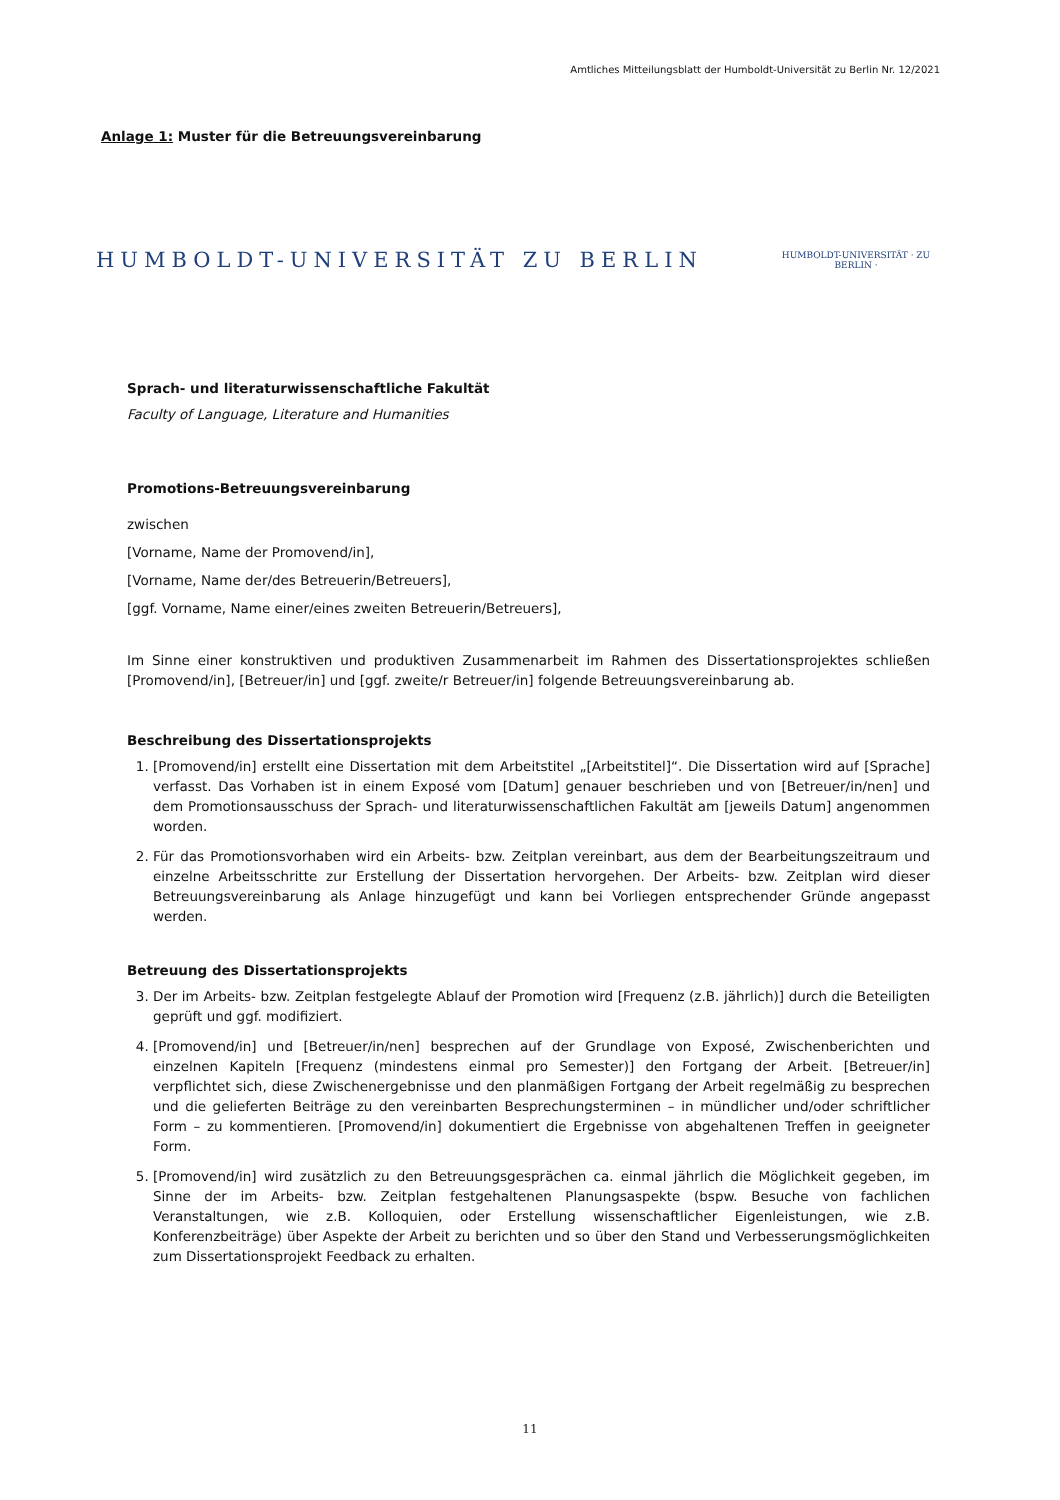Amtliches Mitteilungsblatt der Humboldt-Universität zu Berlin Nr. 12/2021
Anlage 1: Muster für die Betreuungsvereinbarung
HUMBOLDT-UNIVERSITÄT ZU BERLIN
HUMBOLDT-UNIVERSITÄT · ZU BERLIN ·
Sprach- und literaturwissenschaftliche Fakultät
Faculty of Language, Literature and Humanities
Promotions-Betreuungsvereinbarung
zwischen
[Vorname, Name der Promovend/in],
[Vorname, Name der/des Betreuerin/Betreuers],
[ggf. Vorname, Name einer/eines zweiten Betreuerin/Betreuers],
Im Sinne einer konstruktiven und produktiven Zusammenarbeit im Rahmen des Dissertationsprojektes schließen [Promovend/in], [Betreuer/in] und [ggf. zweite/r Betreuer/in] folgende Betreuungsvereinbarung ab.
Beschreibung des Dissertationsprojekts
1. [Promovend/in] erstellt eine Dissertation mit dem Arbeitstitel „[Arbeitstitel]“. Die Dissertation wird auf [Sprache] verfasst. Das Vorhaben ist in einem Exposé vom [Datum] genauer beschrieben und von [Betreuer/in/nen] und dem Promotionsausschuss der Sprach- und literaturwissenschaftlichen Fakultät am [jeweils Datum] angenommen worden.
2. Für das Promotionsvorhaben wird ein Arbeits- bzw. Zeitplan vereinbart, aus dem der Bearbeitungszeitraum und einzelne Arbeitsschritte zur Erstellung der Dissertation hervorgehen. Der Arbeits- bzw. Zeitplan wird dieser Betreuungsvereinbarung als Anlage hinzugefügt und kann bei Vorliegen entsprechender Gründe angepasst werden.
Betreuung des Dissertationsprojekts
3. Der im Arbeits- bzw. Zeitplan festgelegte Ablauf der Promotion wird [Frequenz (z.B. jährlich)] durch die Beteiligten geprüft und ggf. modifiziert.
4. [Promovend/in] und [Betreuer/in/nen] besprechen auf der Grundlage von Exposé, Zwischenberichten und einzelnen Kapiteln [Frequenz (mindestens einmal pro Semester)] den Fortgang der Arbeit. [Betreuer/in] verpflichtet sich, diese Zwischenergebnisse und den planmäßigen Fortgang der Arbeit regelmäßig zu besprechen und die gelieferten Beiträge zu den vereinbarten Besprechungsterminen – in mündlicher und/oder schriftlicher Form – zu kommentieren. [Promovend/in] dokumentiert die Ergebnisse von abgehaltenen Treffen in geeigneter Form.
5. [Promovend/in] wird zusätzlich zu den Betreuungsgesprächen ca. einmal jährlich die Möglichkeit gegeben, im Sinne der im Arbeits- bzw. Zeitplan festgehaltenen Planungsaspekte (bspw. Besuche von fachlichen Veranstaltungen, wie z.B. Kolloquien, oder Erstellung wissenschaftlicher Eigenleistungen, wie z.B. Konferenzbeiträge) über Aspekte der Arbeit zu berichten und so über den Stand und Verbesserungsmöglichkeiten zum Dissertationsprojekt Feedback zu erhalten.
11